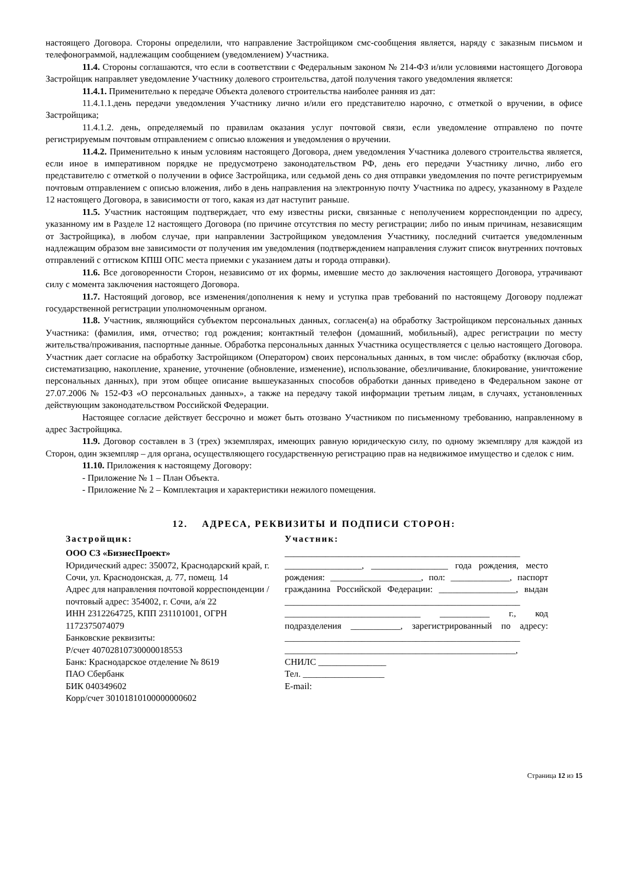настоящего Договора. Стороны определили, что направление Застройщиком смс-сообщения является, наряду с заказным письмом и телефонограммой, надлежащим сообщением (уведомлением) Участника.
11.4. Стороны соглашаются, что если в соответствии с Федеральным законом № 214-ФЗ и/или условиями настоящего Договора Застройщик направляет уведомление Участнику долевого строительства, датой получения такого уведомления является:
11.4.1. Применительно к передаче Объекта долевого строительства наиболее ранняя из дат:
11.4.1.1.день передачи уведомления Участнику лично и/или его представителю нарочно, с отметкой о вручении, в офисе Застройщика;
11.4.1.2. день, определяемый по правилам оказания услуг почтовой связи, если уведомление отправлено по почте регистрируемым почтовым отправлением с описью вложения и уведомления о вручении.
11.4.2. Применительно к иным условиям настоящего Договора, днем уведомления Участника долевого строительства является, если иное в императивном порядке не предусмотрено законодательством РФ, день его передачи Участнику лично, либо его представителю с отметкой о получении в офисе Застройщика, или седьмой день со дня отправки уведомления по почте регистрируемым почтовым отправлением с описью вложения, либо в день направления на электронную почту Участника по адресу, указанному в Разделе 12 настоящего Договора, в зависимости от того, какая из дат наступит раньше.
11.5. Участник настоящим подтверждает, что ему известны риски, связанные с неполучением корреспонденции по адресу, указанному им в Разделе 12 настоящего Договора (по причине отсутствия по месту регистрации; либо по иным причинам, независящим от Застройщика), в любом случае, при направлении Застройщиком уведомления Участнику, последний считается уведомленным надлежащим образом вне зависимости от получения им уведомления (подтверждением направления служит список внутренних почтовых отправлений с оттиском КПШ ОПС места приемки с указанием даты и города отправки).
11.6. Все договоренности Сторон, независимо от их формы, имевшие место до заключения настоящего Договора, утрачивают силу с момента заключения настоящего Договора.
11.7. Настоящий договор, все изменения/дополнения к нему и уступка прав требований по настоящему Договору подлежат государственной регистрации уполномоченным органом.
11.8. Участник, являющийся субъектом персональных данных, согласен(а) на обработку Застройщиком персональных данных Участника: (фамилия, имя, отчество; год рождения; контактный телефон (домашний, мобильный), адрес регистрации по месту жительства/проживания, паспортные данные. Обработка персональных данных Участника осуществляется с целью настоящего Договора. Участник дает согласие на обработку Застройщиком (Оператором) своих персональных данных, в том числе: обработку (включая сбор, систематизацию, накопление, хранение, уточнение (обновление, изменение), использование, обезличивание, блокирование, уничтожение персональных данных), при этом общее описание вышеуказанных способов обработки данных приведено в Федеральном законе от 27.07.2006 № 152-ФЗ «О персональных данных», а также на передачу такой информации третьим лицам, в случаях, установленных действующим законодательством Российской Федерации.
Настоящее согласие действует бессрочно и может быть отозвано Участником по письменному требованию, направленному в адрес Застройщика.
11.9. Договор составлен в 3 (трех) экземплярах, имеющих равную юридическую силу, по одному экземпляру для каждой из Сторон, один экземпляр – для органа, осуществляющего государственную регистрацию прав на недвижимое имущество и сделок с ним.
11.10. Приложения к настоящему Договору:
- Приложение № 1 – План Объекта.
- Приложение № 2 – Комплектация и характеристики нежилого помещения.
12. АДРЕСА, РЕКВИЗИТЫ И ПОДПИСИ СТОРОН:
Застройщик:
ООО СЗ «БизнесПроект»
Юридический адрес: 350072, Краснодарский край, г. Сочи, ул. Краснодонская, д. 77, помещ. 14
Адрес для направления почтовой корреспонденции / почтовый адрес: 354002, г. Сочи, а/я 22
ИНН 2312264725, КПП 231101001, ОГРН 1172375074079
Банковские реквизиты:
Р/счет 40702810730000018553
Банк: Краснодарское отделение № 8619
ПАО Сбербанк
БИК 040349602
Корр/счет 30101810100000000602
Участник:
____________________________________________________ _________________, _________________ года рождения, место рождения: ____________________, пол: _____________, паспорт гражданина Российской Федерации: _________________, выдан ____________________________________________________ ______________________________ ___________ г., код подразделения ___________, зарегистрированный по адресу: ____________________________________________________ ___________________________________________________,
СНИЛС _______________
Тел. __________________
E-mail:
Страница 12 из 15